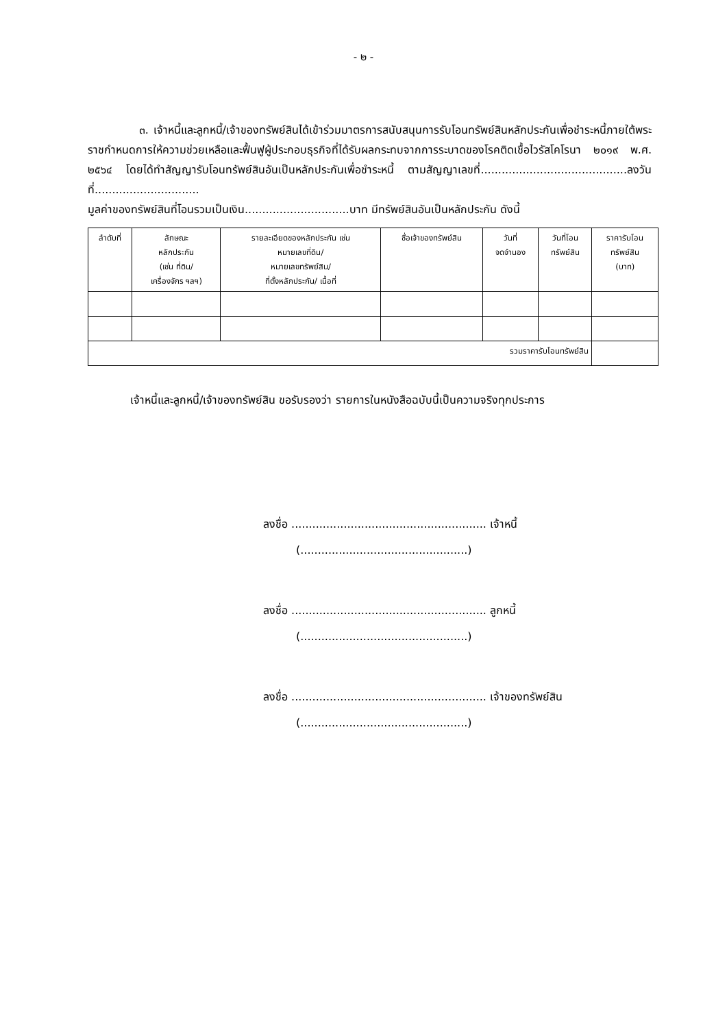- ๒ -
๓. เจ้าหนี้และลูกหนี้/เจ้าของทรัพย์สินได้เข้าร่วมมาตรการสนับสนุนการรับโอนทรัพย์สินหลักประกันเพื่อชำระหนี้ภายใต้พระราชกำหนดการให้ความช่วยเหลือและฟื้นฟูผู้ประกอบธุรกิจที่ได้รับผลกระทบจากการระบาดของโรคติดเชื้อไวรัสโคโรนา ๒๐๑๙ พ.ศ. ๒๕๖๔ โดยได้ทำสัญญารับโอนทรัพย์สินอันเป็นหลักประกันเพื่อชำระหนี้ ตามสัญญาเลขที่..........................................ลงวันที่..............................
มูลค่าของทรัพย์สินที่โอนรวมเป็นเงิน..............................บาท มีทรัพย์สินอันเป็นหลักประกัน ดังนี้
| ลำดับที่ | ลักษณะ หลักประกัน (เช่น ที่ดิน/ เครื่องจักร ฯลฯ) | รายละเอียดของหลักประกัน เช่น หมายเลขที่ดิน/ หมายเลขทรัพย์สิน/ ที่ตั้งหลักประกัน/ เนื้อที่ | ชื่อเจ้าของทรัพย์สิน | วันที่ จดจำนอง | วันที่โอน ทรัพย์สิน | ราคารับโอน ทรัพย์สิน (บาท) |
| --- | --- | --- | --- | --- | --- | --- |
| รวมราคารับโอนทรัพย์สิน | | | | | | |
เจ้าหนี้และลูกหนี้/เจ้าของทรัพย์สิน ขอรับรองว่า รายการในหนังสือฉบับนี้เป็นความจริงทุกประการ
ลงชื่อ ........................................................ เจ้าหนี้
(................................................)
ลงชื่อ ........................................................ ลูกหนี้
(................................................)
ลงชื่อ ........................................................ เจ้าของทรัพย์สิน
(................................................)